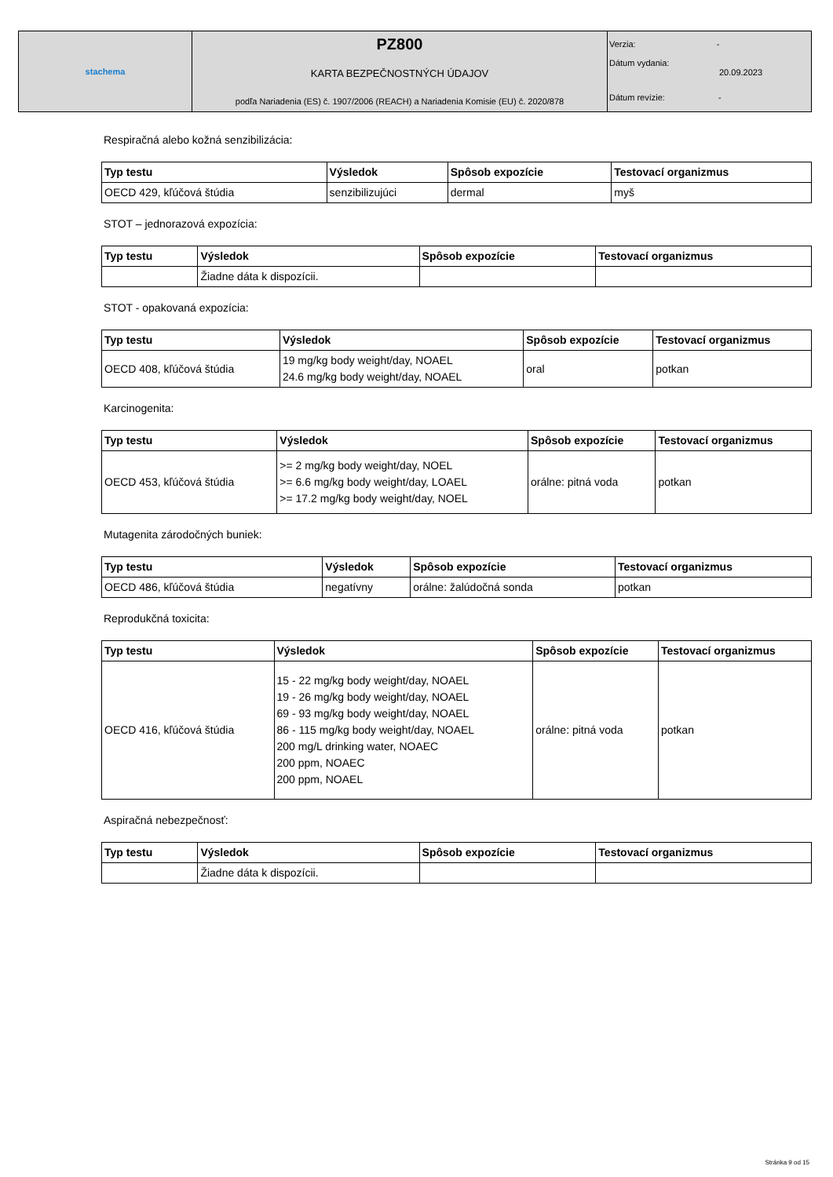| stachema | PZ800 KARTA BEZPEČNOSTNÝCH ÚDAJOV podľa Nariadenia (ES) č. 1907/2006 (REACH) a Nariadenia Komisie (EU) č. 2020/878 | Verzia: - Dátum vydania: 20.09.2023 Dátum revízie: - |
Respiračná alebo kožná senzibilizácia:
| Typ testu | Výsledok | Spôsob expozície | Testovací organizmus |
| --- | --- | --- | --- |
| OECD 429, kľúčová štúdia | senzibilizujúci | dermal | myš |
STOT – jednorazová expozícia:
| Typ testu | Výsledok | Spôsob expozície | Testovací organizmus |
| --- | --- | --- | --- |
| | Žiadne dáta k dispozícii. | | |
STOT - opakovaná expozícia:
| Typ testu | Výsledok | Spôsob expozície | Testovací organizmus |
| --- | --- | --- | --- |
| OECD 408, kľúčová štúdia | 19 mg/kg body weight/day, NOAEL 24.6 mg/kg body weight/day, NOAEL | oral | potkan |
Karcinogenita:
| Typ testu | Výsledok | Spôsob expozície | Testovací organizmus |
| --- | --- | --- | --- |
| OECD 453, kľúčová štúdia | >= 2 mg/kg body weight/day, NOEL >= 6.6 mg/kg body weight/day, LOAEL >= 17.2 mg/kg body weight/day, NOEL | orálne: pitná voda | potkan |
Mutagenita zárodočných buniek:
| Typ testu | Výsledok | Spôsob expozície | Testovací organizmus |
| --- | --- | --- | --- |
| OECD 486, kľúčová štúdia | negatívny | orálne: žalúdočná sonda | potkan |
Reprodukčná toxicita:
| Typ testu | Výsledok | Spôsob expozície | Testovací organizmus |
| --- | --- | --- | --- |
| OECD 416, kľúčová štúdia | 15 - 22 mg/kg body weight/day, NOAEL 19 - 26 mg/kg body weight/day, NOAEL 69 - 93 mg/kg body weight/day, NOAEL 86 - 115 mg/kg body weight/day, NOAEL 200 mg/L drinking water, NOAEC 200 ppm, NOAEC 200 ppm, NOAEL | orálne: pitná voda | potkan |
Aspiračná nebezpečnosť:
| Typ testu | Výsledok | Spôsob expozície | Testovací organizmus |
| --- | --- | --- | --- |
| | Žiadne dáta k dispozícii. | | |
Stránka 9 od 15